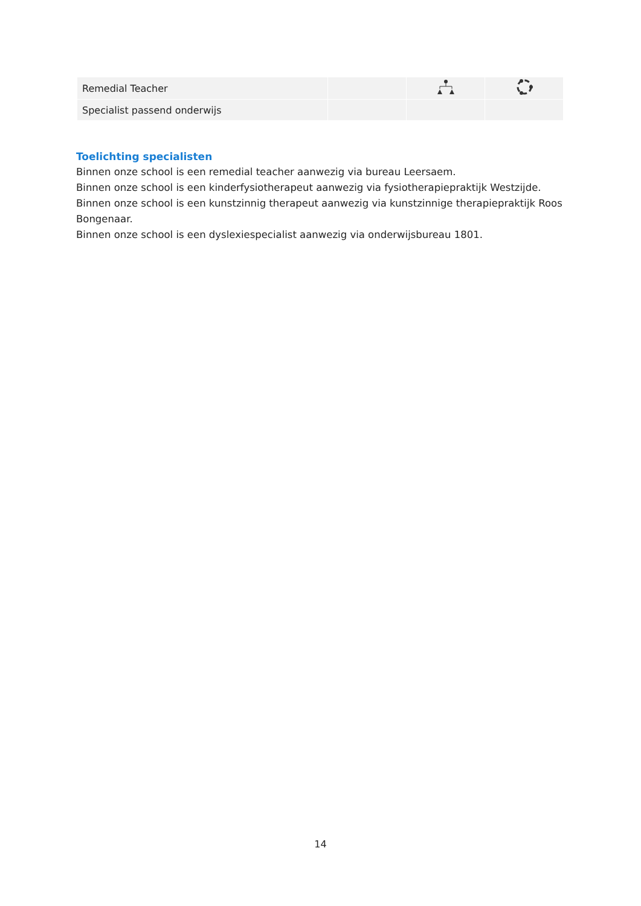| Remedial Teacher | | | |
| Specialist passend onderwijs | | | |
Toelichting specialisten
Binnen onze school is een remedial teacher aanwezig via bureau Leersaem.
Binnen onze school is een kinderfysiotherapeut aanwezig via fysiotherapiepraktijk Westzijde.
Binnen onze school is een kunstzinnig therapeut aanwezig via kunstzinnige therapiepraktijk Roos Bongenaar.
Binnen onze school is een dyslexiespecialist aanwezig via onderwijsbureau 1801.
14